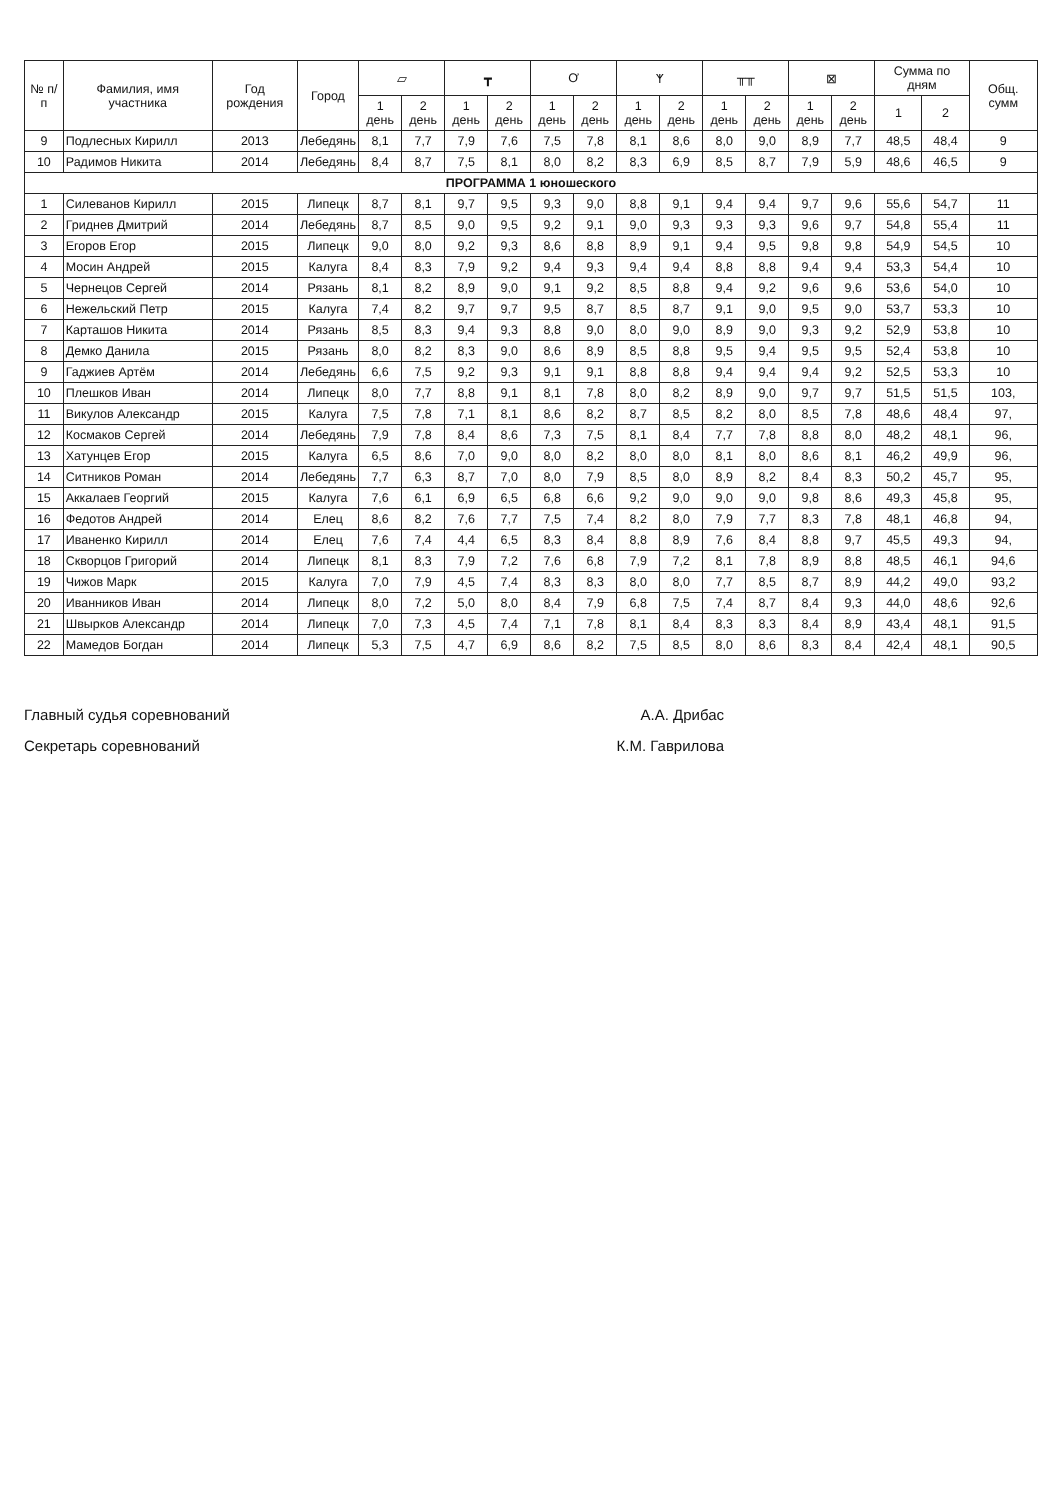| № п/п | Фамилия, имя участника | Год рождения | Город | ▱ | | ┳ | | Ơ | | ᛉ | | ╥╥ | | ⊠ | | Сумма по дням | | Общ. сумм |
| --- | --- | --- | --- | --- | --- | --- | --- | --- | --- | --- | --- | --- | --- | --- | --- | --- | --- | --- |
| | | | | 1 день | 2 день | 1 день | 2 день | 1 день | 2 день | 1 день | 2 день | 1 день | 2 день | 1 день | 2 день | 1 | 2 | |
| 9 | Подлесных Кирилл | 2013 | Лебедянь | 8,1 | 7,7 | 7,9 | 7,6 | 7,5 | 7,8 | 8,1 | 8,6 | 8,0 | 9,0 | 8,9 | 7,7 | 48,5 | 48,4 | 9 |
| 10 | Радимов Никита | 2014 | Лебедянь | 8,4 | 8,7 | 7,5 | 8,1 | 8,0 | 8,2 | 8,3 | 6,9 | 8,5 | 8,7 | 7,9 | 5,9 | 48,6 | 46,5 | 9 |
| ПРОГРАММА 1 юношеского | | | | | | | | | | | | | | | | | | |
| 1 | Силеванов Кирилл | 2015 | Липецк | 8,7 | 8,1 | 9,7 | 9,5 | 9,3 | 9,0 | 8,8 | 9,1 | 9,4 | 9,4 | 9,7 | 9,6 | 55,6 | 54,7 | 11 |
| 2 | Гриднев Дмитрий | 2014 | Лебедянь | 8,7 | 8,5 | 9,0 | 9,5 | 9,2 | 9,1 | 9,0 | 9,3 | 9,3 | 9,3 | 9,6 | 9,7 | 54,8 | 55,4 | 11 |
| 3 | Егоров Егор | 2015 | Липецк | 9,0 | 8,0 | 9,2 | 9,3 | 8,6 | 8,8 | 8,9 | 9,1 | 9,4 | 9,5 | 9,8 | 9,8 | 54,9 | 54,5 | 10 |
| 4 | Мосин Андрей | 2015 | Калуга | 8,4 | 8,3 | 7,9 | 9,2 | 9,4 | 9,3 | 9,4 | 9,4 | 8,8 | 8,8 | 9,4 | 9,4 | 53,3 | 54,4 | 10 |
| 5 | Чернецов Сергей | 2014 | Рязань | 8,1 | 8,2 | 8,9 | 9,0 | 9,1 | 9,2 | 8,5 | 8,8 | 9,4 | 9,2 | 9,6 | 9,6 | 53,6 | 54,0 | 10 |
| 6 | Нежельский Петр | 2015 | Калуга | 7,4 | 8,2 | 9,7 | 9,7 | 9,5 | 8,7 | 8,5 | 8,7 | 9,1 | 9,0 | 9,5 | 9,0 | 53,7 | 53,3 | 10 |
| 7 | Карташов Никита | 2014 | Рязань | 8,5 | 8,3 | 9,4 | 9,3 | 8,8 | 9,0 | 8,0 | 9,0 | 8,9 | 9,0 | 9,3 | 9,2 | 52,9 | 53,8 | 10 |
| 8 | Демко Данила | 2015 | Рязань | 8,0 | 8,2 | 8,3 | 9,0 | 8,6 | 8,9 | 8,5 | 8,8 | 9,5 | 9,4 | 9,5 | 9,5 | 52,4 | 53,8 | 10 |
| 9 | Гаджиев Артём | 2014 | Лебедянь | 6,6 | 7,5 | 9,2 | 9,3 | 9,1 | 9,1 | 8,8 | 8,8 | 9,4 | 9,4 | 9,4 | 9,2 | 52,5 | 53,3 | 10 |
| 10 | Плешков Иван | 2014 | Липецк | 8,0 | 7,7 | 8,8 | 9,1 | 8,1 | 7,8 | 8,0 | 8,2 | 8,9 | 9,0 | 9,7 | 9,7 | 51,5 | 51,5 | 103, |
| 11 | Викулов Александр | 2015 | Калуга | 7,5 | 7,8 | 7,1 | 8,1 | 8,6 | 8,2 | 8,7 | 8,5 | 8,2 | 8,0 | 8,5 | 7,8 | 48,6 | 48,4 | 97, |
| 12 | Космаков Сергей | 2014 | Лебедянь | 7,9 | 7,8 | 8,4 | 8,6 | 7,3 | 7,5 | 8,1 | 8,4 | 7,7 | 7,8 | 8,8 | 8,0 | 48,2 | 48,1 | 96, |
| 13 | Хатунцев Егор | 2015 | Калуга | 6,5 | 8,6 | 7,0 | 9,0 | 8,0 | 8,2 | 8,0 | 8,0 | 8,1 | 8,0 | 8,6 | 8,1 | 46,2 | 49,9 | 96, |
| 14 | Ситников Роман | 2014 | Лебедянь | 7,7 | 6,3 | 8,7 | 7,0 | 8,0 | 7,9 | 8,5 | 8,0 | 8,9 | 8,2 | 8,4 | 8,3 | 50,2 | 45,7 | 95, |
| 15 | Аккалаев Георгий | 2015 | Калуга | 7,6 | 6,1 | 6,9 | 6,5 | 6,8 | 6,6 | 9,2 | 9,0 | 9,0 | 9,0 | 9,8 | 8,6 | 49,3 | 45,8 | 95, |
| 16 | Федотов Андрей | 2014 | Елец | 8,6 | 8,2 | 7,6 | 7,7 | 7,5 | 7,4 | 8,2 | 8,0 | 7,9 | 7,7 | 8,3 | 7,8 | 48,1 | 46,8 | 94, |
| 17 | Иваненко Кирилл | 2014 | Елец | 7,6 | 7,4 | 4,4 | 6,5 | 8,3 | 8,4 | 8,8 | 8,9 | 7,6 | 8,4 | 8,8 | 9,7 | 45,5 | 49,3 | 94, |
| 18 | Скворцов Григорий | 2014 | Липецк | 8,1 | 8,3 | 7,9 | 7,2 | 7,6 | 6,8 | 7,9 | 7,2 | 8,1 | 7,8 | 8,9 | 8,8 | 48,5 | 46,1 | 94,6 |
| 19 | Чижов Марк | 2015 | Калуга | 7,0 | 7,9 | 4,5 | 7,4 | 8,3 | 8,3 | 8,0 | 8,0 | 7,7 | 8,5 | 8,7 | 8,9 | 44,2 | 49,0 | 93,2 |
| 20 | Иванников Иван | 2014 | Липецк | 8,0 | 7,2 | 5,0 | 8,0 | 8,4 | 7,9 | 6,8 | 7,5 | 7,4 | 8,7 | 8,4 | 9,3 | 44,0 | 48,6 | 92,6 |
| 21 | Швырков Александр | 2014 | Липецк | 7,0 | 7,3 | 4,5 | 7,4 | 7,1 | 7,8 | 8,1 | 8,4 | 8,3 | 8,3 | 8,4 | 8,9 | 43,4 | 48,1 | 91,5 |
| 22 | Мамедов Богдан | 2014 | Липецк | 5,3 | 7,5 | 4,7 | 6,9 | 8,6 | 8,2 | 7,5 | 8,5 | 8,0 | 8,6 | 8,3 | 8,4 | 42,4 | 48,1 | 90,5 |
Главный судья соревнований А.А. Дрибас
Секретарь соревнований К.М. Гаврилова